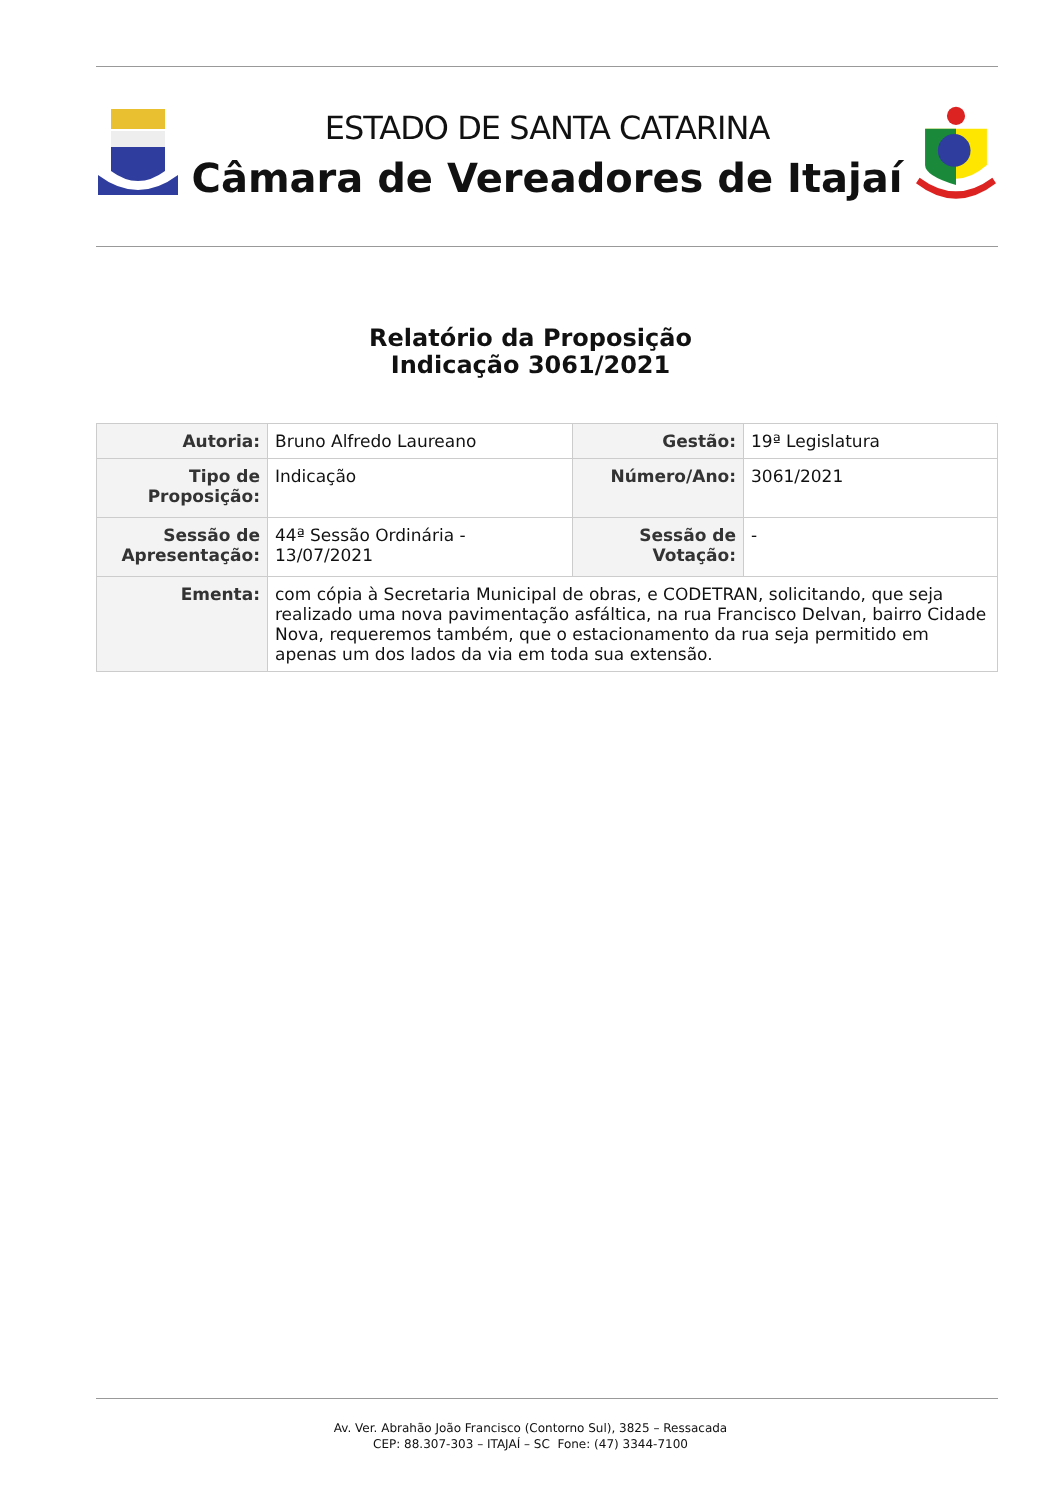ESTADO DE SANTA CATARINA
Câmara de Vereadores de Itajaí
Relatório da Proposição
Indicação 3061/2021
| Autoria: | Bruno Alfredo Laureano | Gestão: | 19ª Legislatura |
| Tipo de Proposição: | Indicação | Número/Ano: | 3061/2021 |
| Sessão de Apresentação: | 44ª Sessão Ordinária - 13/07/2021 | Sessão de Votação: | - |
| Ementa: | com cópia à Secretaria Municipal de obras, e CODETRAN, solicitando, que seja realizado uma nova pavimentação asfáltica, na rua Francisco Delvan, bairro Cidade Nova, requeremos também, que o estacionamento da rua seja permitido em apenas um dos lados da via em toda sua extensão. | | |
Av. Ver. Abrahão João Francisco (Contorno Sul), 3825 – Ressacada
CEP: 88.307-303 – ITAJAÍ – SC Fone: (47) 3344-7100